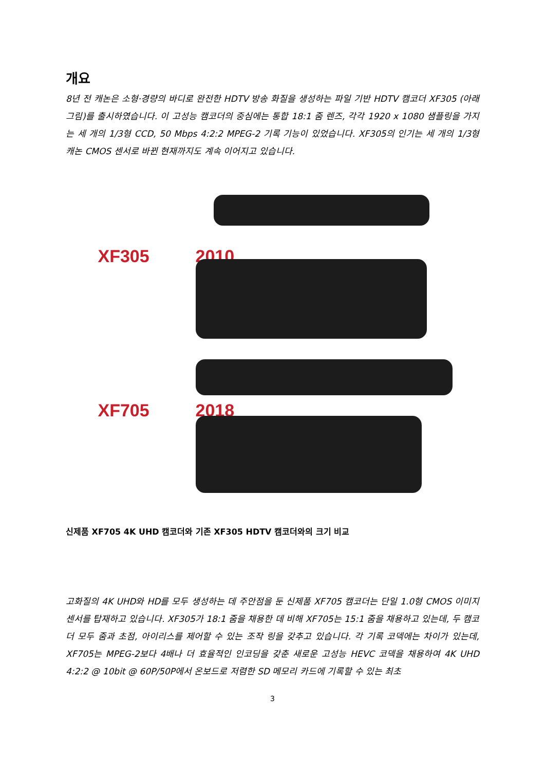개요
8년 전 캐논은 소형·경량의 바디로 완전한 HDTV 방송 화질을 생성하는 파일 기반 HDTV 캠코더 XF305 (아래 그림)를 출시하였습니다. 이 고성능 캠코더의 중심에는 통합 18:1 줌 렌즈, 각각 1920 x 1080 샘플링을 가지는 세 개의 1/3형 CCD, 50 Mbps 4:2:2 MPEG-2 기록 기능이 있었습니다. XF305의 인기는 세 개의 1/3형 캐논 CMOS 센서로 바뀐 현재까지도 계속 이어지고 있습니다.
XF305 2010
XF705 2018
신제품 XF705 4K UHD 캠코더와 기존 XF305 HDTV 캠코더와의 크기 비교
고화질의 4K UHD와 HD를 모두 생성하는 데 주안점을 둔 신제품 XF705 캠코더는 단일 1.0형 CMOS 이미지 센서를 탑재하고 있습니다. XF305가 18:1 줌을 채용한 데 비해 XF705는 15:1 줌을 채용하고 있는데, 두 캠코더 모두 줌과 초점, 아이리스를 제어할 수 있는 조작 링을 갖추고 있습니다. 각 기록 코덱에는 차이가 있는데, XF705는 MPEG-2보다 4배나 더 효율적인 인코딩을 갖춘 새로운 고성능 HEVC 코덱을 채용하여 4K UHD 4:2:2 @ 10bit @ 60P/50P에서 온보드로 저렴한 SD 메모리 카드에 기록할 수 있는 최초
3